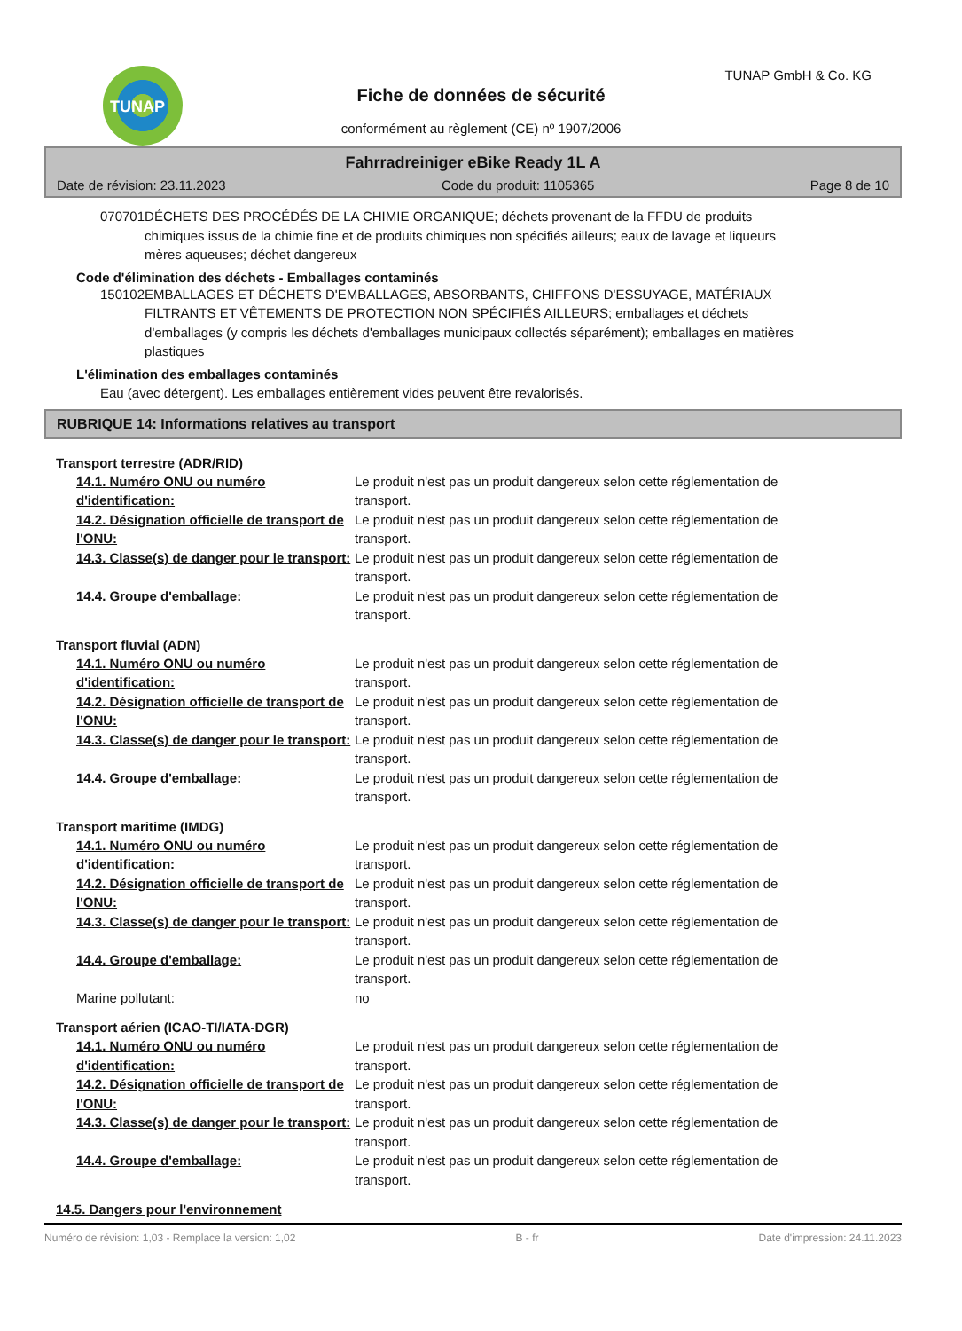TUNAP TUNAP GmbH & Co. KG
Fiche de données de sécurité
conformément au règlement (CE) nº 1907/2006
Fahrradreiniger eBike Ready 1L A
Date de révision: 23.11.2023 Code du produit: 1105365 Page 8 de 10
070701 DÉCHETS DES PROCÉDÉS DE LA CHIMIE ORGANIQUE; déchets provenant de la FFDU de produits chimiques issus de la chimie fine et de produits chimiques non spécifiés ailleurs; eaux de lavage et liqueurs mères aqueuses; déchet dangereux
Code d'élimination des déchets - Emballages contaminés
150102 EMBALLAGES ET DÉCHETS D'EMBALLAGES, ABSORBANTS, CHIFFONS D'ESSUYAGE, MATÉRIAUX FILTRANTS ET VÊTEMENTS DE PROTECTION NON SPÉCIFIÉS AILLEURS; emballages et déchets d'emballages (y compris les déchets d'emballages municipaux collectés séparément); emballages en matières plastiques
L'élimination des emballages contaminés
Eau (avec détergent). Les emballages entièrement vides peuvent être revalorisés.
RUBRIQUE 14: Informations relatives au transport
Transport terrestre (ADR/RID)
14.1. Numéro ONU ou numéro d'identification:
Le produit n'est pas un produit dangereux selon cette réglementation de transport.
14.2. Désignation officielle de transport de l'ONU:
Le produit n'est pas un produit dangereux selon cette réglementation de transport.
14.3. Classe(s) de danger pour le transport:
Le produit n'est pas un produit dangereux selon cette réglementation de transport.
14.4. Groupe d'emballage: Le produit n'est pas un produit dangereux selon cette réglementation de transport.
Transport fluvial (ADN)
14.1. Numéro ONU ou numéro d'identification:
Le produit n'est pas un produit dangereux selon cette réglementation de transport.
14.2. Désignation officielle de transport de l'ONU:
Le produit n'est pas un produit dangereux selon cette réglementation de transport.
14.3. Classe(s) de danger pour le transport:
Le produit n'est pas un produit dangereux selon cette réglementation de transport.
14.4. Groupe d'emballage: Le produit n'est pas un produit dangereux selon cette réglementation de transport.
Transport maritime (IMDG)
14.1. Numéro ONU ou numéro d'identification:
Le produit n'est pas un produit dangereux selon cette réglementation de transport.
14.2. Désignation officielle de transport de l'ONU:
Le produit n'est pas un produit dangereux selon cette réglementation de transport.
14.3. Classe(s) de danger pour le transport:
Le produit n'est pas un produit dangereux selon cette réglementation de transport.
14.4. Groupe d'emballage: Le produit n'est pas un produit dangereux selon cette réglementation de transport.
Marine pollutant: no
Transport aérien (ICAO-TI/IATA-DGR)
14.1. Numéro ONU ou numéro d'identification:
Le produit n'est pas un produit dangereux selon cette réglementation de transport.
14.2. Désignation officielle de transport de l'ONU:
Le produit n'est pas un produit dangereux selon cette réglementation de transport.
14.3. Classe(s) de danger pour le transport:
Le produit n'est pas un produit dangereux selon cette réglementation de transport.
14.4. Groupe d'emballage: Le produit n'est pas un produit dangereux selon cette réglementation de transport.
14.5. Dangers pour l'environnement
Numéro de révision: 1,03 - Remplace la version: 1,02 B - fr Date d'impression: 24.11.2023